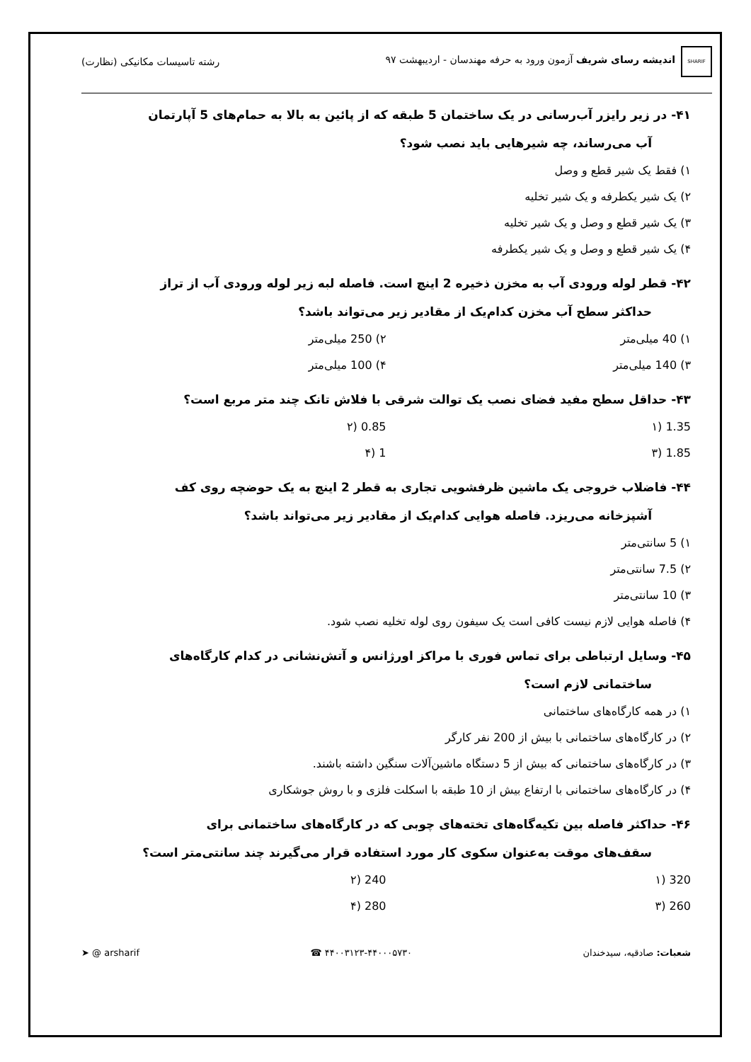SHARIF اندیشه رسای شریف آزمون ورود به حرفه مهندسان - اردیبهشت ۹۷
رشته تاسیسات مکانیکی (نظارت)
۴۱- در زیر رایزر آب‌رسانی در یک ساختمان 5 طبقه که از پائین به بالا به حمام‌های 5 آپارتمان
آب می‌رساند، چه شیرهایی باید نصب شود؟
۱) فقط یک شیر قطع و وصل
۲) یک شیر یکطرفه و یک شیر تخلیه
۳) یک شیر قطع و وصل و یک شیر تخلیه
۴) یک شیر قطع و وصل و یک شیر یکطرفه
۴۲- قطر لوله ورودی آب به مخزن ذخیره 2 اینچ است. فاصله لبه زیر لوله ورودی آب از تراز
حداکثر سطح آب مخزن کدام‌یک از مقادیر زیر می‌تواند باشد؟
۱) 40 میلی‌متر ۲) 250 میلی‌متر
۳) 140 میلی‌متر ۴) 100 میلی‌متر
۴۳- حداقل سطح مفید فضای نصب یک توالت شرقی با فلاش تانک چند متر مربع است؟
1.35 (۱ 0.85 (۲
1.85 (۳ 1 (۴
۴۴- فاضلاب خروجی یک ماشین ظرفشویی تجاری به قطر 2 اینچ به یک حوضچه روی کف
آشپزخانه می‌ریزد. فاصله هوایی کدام‌یک از مقادیر زیر می‌تواند باشد؟
۱) 5 سانتی‌متر
۲) 7.5 سانتی‌متر
۳) 10 سانتی‌متر
۴) فاصله هوایی لازم نیست کافی است یک سیفون روی لوله تخلیه نصب شود.
۴۵- وسایل ارتباطی برای تماس فوری با مراکز اورژانس و آتش‌نشانی در کدام کارگاه‌های
ساختمانی لازم است؟
۱) در همه کارگاه‌های ساختمانی
۲) در کارگاه‌های ساختمانی با بیش از 200 نفر کارگر
۳) در کارگاه‌های ساختمانی که بیش از 5 دستگاه ماشین‌آلات سنگین داشته باشند.
۴) در کارگاه‌های ساختمانی با ارتفاع بیش از 10 طبقه با اسکلت فلزی و با روش جوشکاری
۴۶- حداکثر فاصله بین تکیه‌گاه‌های تخته‌های چوبی که در کارگاه‌های ساختمانی برای
سقف‌های موقت به‌عنوان سکوی کار مورد استفاده قرار می‌گیرند چند سانتی‌متر است؟
320 (۱ 240 (۲
260 (۳ 280 (۴
شعبات: صادقیه، سیدخندان ۴۴۰۰۳۱۲۳-۴۴۰۰۰۵۷۳۰ ☎ ➤ @ arsharif